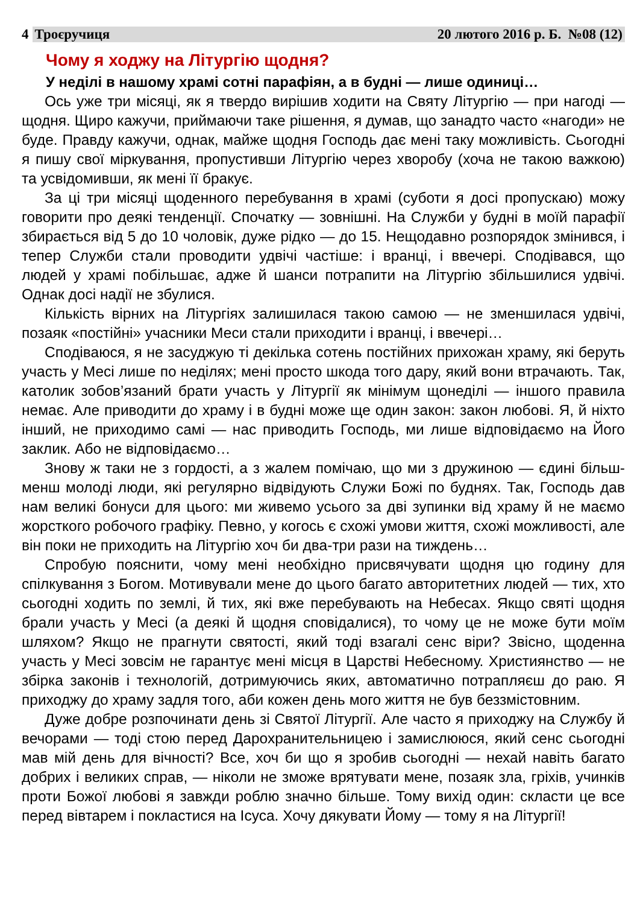4 Троєручиця 20 лютого 2016 р. Б. №08 (12)
Чому я ходжу на Літургію щодня?
У неділі в нашому храмі сотні парафіян, а в будні — лише одиниці…
Ось уже три місяці, як я твердо вирішив ходити на Святу Літургію — при нагоді — щодня. Щиро кажучи, приймаючи таке рішення, я думав, що занадто часто «нагоди» не буде. Правду кажучи, однак, майже щодня Господь дає мені таку можливість. Сьогодні я пишу свої міркування, пропустивши Літургію через хворобу (хоча не такою важкою) та усвідомивши, як мені її бракує.
За ці три місяці щоденного перебування в храмі (суботи я досі пропускаю) можу говорити про деякі тенденції. Спочатку — зовнішні. На Служби у будні в моїй парафії збирається від 5 до 10 чоловік, дуже рідко — до 15. Нещодавно розпорядок змінився, і тепер Служби стали проводити удвічі частіше: і вранці, і ввечері. Сподівався, що людей у храмі побільшає, адже й шанси потрапити на Літургію збільшилися удвічі. Однак досі надії не збулися.
Кількість вірних на Літургіях залишилася такою самою — не зменшилася удвічі, позаяк «постійні» учасники Меси стали приходити і вранці, і ввечері…
Сподіваюся, я не засуджую ті декілька сотень постійних прихожан храму, які беруть участь у Месі лише по неділях; мені просто шкода того дару, який вони втрачають. Так, католик зобов’язаний брати участь у Літургії як мінімум щонеділі — іншого правила немає. Але приводити до храму і в будні може ще один закон: закон любові. Я, й ніхто інший, не приходимо самі — нас приводить Господь, ми лише відповідаємо на Його заклик. Або не відповідаємо…
Знову ж таки не з гордості, а з жалем помічаю, що ми з дружиною — єдині більш-менш молоді люди, які регулярно відвідують Служи Божі по буднях. Так, Господь дав нам великі бонуси для цього: ми живемо усього за дві зупинки від храму й не маємо жорсткого робочого графіку. Певно, у когось є схожі умови життя, схожі можливості, але він поки не приходить на Літургію хоч би два-три рази на тиждень…
Спробую пояснити, чому мені необхідно присвячувати щодня цю годину для спілкування з Богом. Мотивували мене до цього багато авторитетних людей — тих, хто сьогодні ходить по землі, й тих, які вже перебувають на Небесах. Якщо святі щодня брали участь у Месі (а деякі й щодня сповідалися), то чому це не може бути моїм шляхом? Якщо не прагнути святості, який тоді взагалі сенс віри? Звісно, щоденна участь у Месі зовсім не гарантує мені місця в Царстві Небесному. Християнство — не збірка законів і технологій, дотримуючись яких, автоматично потрапляєш до раю. Я приходжу до храму задля того, аби кожен день мого життя не був беззмістовним.
Дуже добре розпочинати день зі Святої Літургії. Але часто я приходжу на Службу й вечорами — тоді стою перед Дарохранительницею і замислююся, який сенс сьогодні мав мій день для вічності? Все, хоч би що я зробив сьогодні — нехай навіть багато добрих і великих справ, — ніколи не зможе врятувати мене, позаяк зла, гріхів, учинків проти Божої любові я завжди роблю значно більше. Тому вихід один: скласти це все перед вівтарем і покластися на Ісуса. Хочу дякувати Йому — тому я на Літургії!